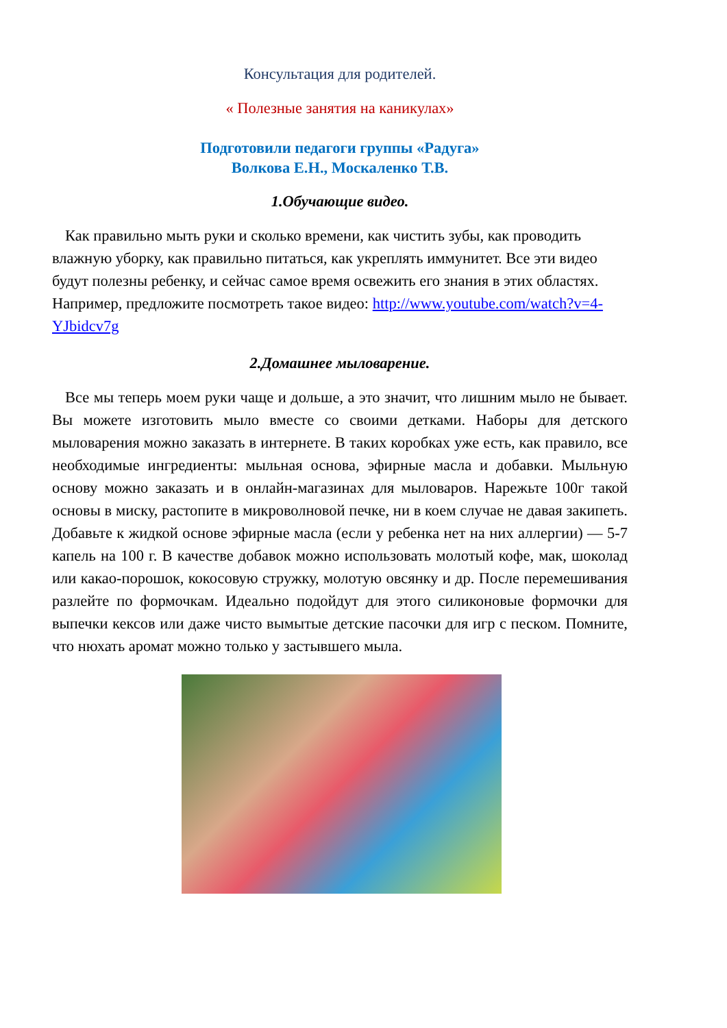Консультация для родителей.
« Полезные занятия на каникулах»
Подготовили педагоги группы «Радуга»
Волкова Е.Н., Москаленко Т.В.
1.Обучающие видео.
Как правильно мыть руки и сколько времени, как чистить зубы, как проводить влажную уборку, как правильно питаться, как укреплять иммунитет. Все эти видео будут полезны ребенку, и сейчас самое время освежить его знания в этих областях. Например, предложите посмотреть такое видео: http://www.youtube.com/watch?v=4-YJbidcv7g
2.Домашнее мыловарение.
Все мы теперь моем руки чаще и дольше, а это значит, что лишним мыло не бывает. Вы можете изготовить мыло вместе со своими детками. Наборы для детского мыловарения можно заказать в интернете. В таких коробках уже есть, как правило, все необходимые ингредиенты: мыльная основа, эфирные масла и добавки. Мыльную основу можно заказать и в онлайн-магазинах для мыловаров. Нарежьте 100г такой основы в миску, растопите в микроволновой печке, ни в коем случае не давая закипеть. Добавьте к жидкой основе эфирные масла (если у ребенка нет на них аллергии) — 5-7 капель на 100 г. В качестве добавок можно использовать молотый кофе, мак, шоколад или какао-порошок, кокосовую стружку, молотую овсянку и др. После перемешивания разлейте по формочкам. Идеально подойдут для этого силиконовые формочки для выпечки кексов или даже чисто вымытые детские пасочки для игр с песком. Помните, что нюхать аромат можно только у застывшего мыла.